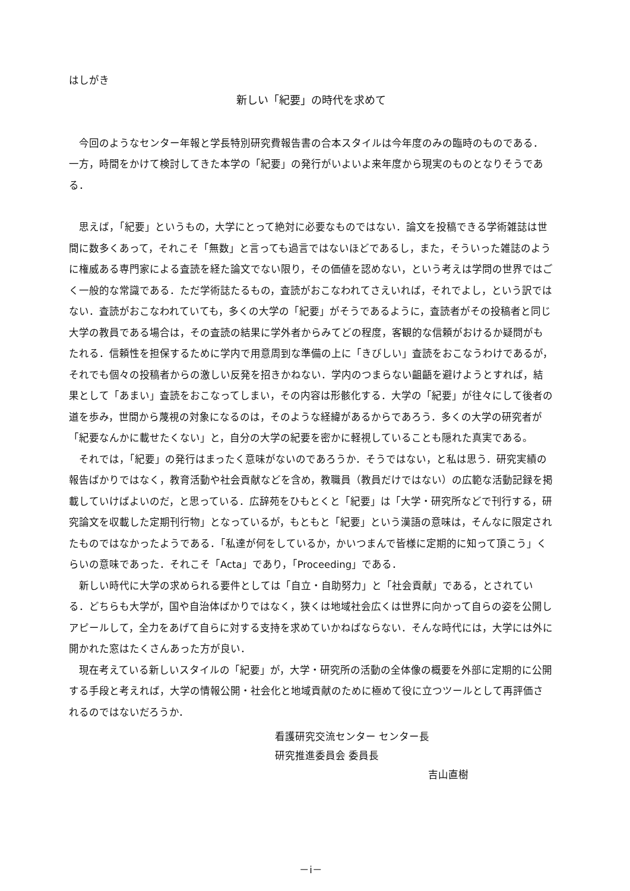はしがき
新しい「紀要」の時代を求めて
今回のようなセンター年報と学長特別研究費報告書の合本スタイルは今年度のみの臨時のものである．一方，時間をかけて検討してきた本学の「紀要」の発行がいよいよ来年度から現実のものとなりそうである．
思えば，「紀要」というもの，大学にとって絶対に必要なものではない．論文を投稿できる学術雑誌は世間に数多くあって，それこそ「無数」と言っても過言ではないほどであるし，また，そういった雑誌のように権威ある専門家による査読を経た論文でない限り，その価値を認めない，という考えは学問の世界ではごく一般的な常識である．ただ学術誌たるもの，査読がおこなわれてさえいれば，それでよし，という訳ではない．査読がおこなわれていても，多くの大学の「紀要」がそうであるように，査読者がその投稿者と同じ大学の教員である場合は，その査読の結果に学外者からみてどの程度，客観的な信頼がおけるか疑問がもたれる．信頼性を担保するために学内で用意周到な準備の上に「きびしい」査読をおこなうわけであるが，それでも個々の投稿者からの激しい反発を招きかねない．学内のつまらない齟齬を避けようとすれば，結果として「あまい」査読をおこなってしまい，その内容は形骸化する．大学の「紀要」が往々にして後者の道を歩み，世間から蔑視の対象になるのは，そのような経緯があるからであろう．多くの大学の研究者が「紀要なんかに載せたくない」と，自分の大学の紀要を密かに軽視していることも隠れた真実である。
それでは，「紀要」の発行はまったく意味がないのであろうか．そうではない，と私は思う．研究実績の報告ばかりではなく，教育活動や社会貢献などを含め，教職員（教員だけではない）の広範な活動記録を掲載していけばよいのだ，と思っている．広辞苑をひもとくと「紀要」は「大学・研究所などで刊行する，研究論文を収載した定期刊行物」となっているが，もともと「紀要」という漢語の意味は，そんなに限定されたものではなかったようである．「私達が何をしているか，かいつまんで皆様に定期的に知って頂こう」くらいの意味であった．それこそ「Acta」であり，「Proceeding」である．
新しい時代に大学の求められる要件としては「自立・自助努力」と「社会貢献」である，とされている．どちらも大学が，国や自治体ばかりではなく，狭くは地域社会広くは世界に向かって自らの姿を公開しアピールして，全力をあげて自らに対する支持を求めていかねばならない．そんな時代には，大学には外に開かれた窓はたくさんあった方が良い．
現在考えている新しいスタイルの「紀要」が，大学・研究所の活動の全体像の概要を外部に定期的に公開する手段と考えれば，大学の情報公開・社会化と地域貢献のために極めて役に立つツールとして再評価されるのではないだろうか．
看護研究交流センター センター長
研究推進委員会 委員長
吉山直樹
－i－